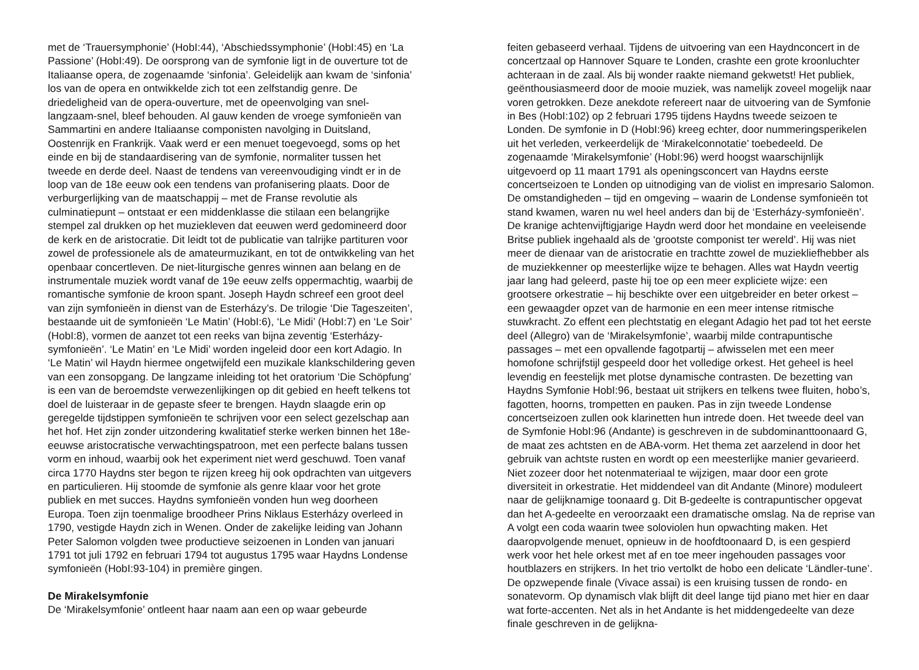met de ‘Trauersymphonie’ (HobI:44), ‘Abschiedssymphonie’ (HobI:45) en ‘La Passione’ (HobI:49). De oorsprong van de symfonie ligt in de ouverture tot de Italiaanse opera, de zogenaamde ‘sinfonia’. Geleidelijk aan kwam de ‘sinfonia’ los van de opera en ontwikkelde zich tot een zelfstandig genre. De driedeligheid van de opera-ouverture, met de opeenvolging van snel-langzaam-snel, bleef behouden. Al gauw kenden de vroege symfonieën van Sammartini en andere Italiaanse componisten navolging in Duitsland, Oostenrijk en Frankrijk. Vaak werd er een menuet toegevoegd, soms op het einde en bij de standaardisering van de symfonie, normaliter tussen het tweede en derde deel. Naast de tendens van vereenvoudiging vindt er in de loop van de 18e eeuw ook een tendens van profanisering plaats. Door de verburgerlijking van de maatschappij – met de Franse revolutie als culminatiepunt – ontstaat er een middenklasse die stilaan een belangrijke stempel zal drukken op het muziekleven dat eeuwen werd gedomineerd door de kerk en de aristocratie. Dit leidt tot de publicatie van talrijke partituren voor zowel de professionele als de amateurmuzikant, en tot de ontwikkeling van het openbaar concertleven. De niet-liturgische genres winnen aan belang en de instrumentale muziek wordt vanaf de 19e eeuw zelfs oppermachtig, waarbij de romantische symfonie de kroon spant. Joseph Haydn schreef een groot deel van zijn symfonieën in dienst van de Esterházy’s. De trilogie ‘Die Tageszeiten’, bestaande uit de symfonieën ‘Le Matin’ (HobI:6), ‘Le Midi’ (HobI:7) en ‘Le Soir’ (HobI:8), vormen de aanzet tot een reeks van bijna zeventig ‘Esterházy-symfonieën’. ‘Le Matin’ en ‘Le Midi’ worden ingeleid door een kort Adagio. In ‘Le Matin’ wil Haydn hiermee ongetwijfeld een muzikale klankschildering geven van een zonsopgang. De langzame inleiding tot het oratorium ‘Die Schöpfung’ is een van de beroemdste verwezenlijkingen op dit gebied en heeft telkens tot doel de luisteraar in de gepaste sfeer te brengen. Haydn slaagde erin op geregelde tijdstippen symfonieën te schrijven voor een select gezelschap aan het hof. Het zijn zonder uitzondering kwalitatief sterke werken binnen het 18e-eeuwse aristocratische verwachtingspatroon, met een perfecte balans tussen vorm en inhoud, waarbij ook het experiment niet werd geschuwd. Toen vanaf circa 1770 Haydns ster begon te rijzen kreeg hij ook opdrachten van uitgevers en particulieren. Hij stoomde de symfonie als genre klaar voor het grote publiek en met succes. Haydns symfonieën vonden hun weg doorheen Europa. Toen zijn toenmalige broodheer Prins Niklaus Esterházy overleed in 1790, vestigde Haydn zich in Wenen. Onder de zakelijke leiding van Johann Peter Salomon volgden twee productieve seizoenen in Londen van januari 1791 tot juli 1792 en februari 1794 tot augustus 1795 waar Haydns Londense symfonieën (HobI:93-104) in première gingen.
De Mirakelsymfonie
De ‘Mirakelsymfonie’ ontleent haar naam aan een op waar gebeurde
feiten gebaseerd verhaal. Tijdens de uitvoering van een Haydnconcert in de concertzaal op Hannover Square te Londen, crashte een grote kroonluchter achteraan in de zaal. Als bij wonder raakte niemand gekwetst! Het publiek, geënthousiasmeerd door de mooie muziek, was namelijk zoveel mogelijk naar voren getrokken. Deze anekdote refereert naar de uitvoering van de Symfonie in Bes (HobI:102) op 2 februari 1795 tijdens Haydns tweede seizoen te Londen. De symfonie in D (HobI:96) kreeg echter, door nummeringsperikelen uit het verleden, verkeerdelijk de ‘Mirakelconnotatie’ toebedeeld. De zogenaamde ‘Mirakelsymfonie’ (HobI:96) werd hoogst waarschijnlijk uitgevoerd op 11 maart 1791 als openingsconcert van Haydns eerste concertseizoen te Londen op uitnodiging van de violist en impresario Salomon. De omstandigheden – tijd en omgeving – waarin de Londense symfonieën tot stand kwamen, waren nu wel heel anders dan bij de ‘Esterházy-symfonieën’. De kranige achtenvijftigjarige Haydn werd door het mondaine en veeleisende Britse publiek ingehaald als de ‘grootste componist ter wereld’. Hij was niet meer de dienaar van de aristocratie en trachtte zowel de muziekliefhebber als de muziekkenner op meesterlijke wijze te behagen. Alles wat Haydn veertig jaar lang had geleerd, paste hij toe op een meer expliciete wijze: een grootsere orkestratie – hij beschikte over een uitgebreider en beter orkest – een gewaagder opzet van de harmonie en een meer intense ritmische stuwkracht. Zo effent een plechtstatig en elegant Adagio het pad tot het eerste deel (Allegro) van de ‘Mirakelsymfonie’, waarbij milde contrapuntische passages – met een opvallende fagotpartij – afwisselen met een meer homofone schrijfstijl gespeeld door het volledige orkest. Het geheel is heel levendig en feestelijk met plotse dynamische contrasten. De bezetting van Haydns Symfonie HobI:96, bestaat uit strijkers en telkens twee fluiten, hobo’s, fagotten, hoorns, trompetten en pauken. Pas in zijn tweede Londense concertseizoen zullen ook klarinetten hun intrede doen. Het tweede deel van de Symfonie HobI:96 (Andante) is geschreven in de subdominanttoonaard G, de maat zes achtsten en de ABA-vorm. Het thema zet aarzelend in door het gebruik van achtste rusten en wordt op een meesterlijke manier gevarieerd. Niet zozeer door het notenmateriaal te wijzigen, maar door een grote diversiteit in orkestratie. Het middendeel van dit Andante (Minore) moduleert naar de gelijknamige toonaard g. Dit B-gedeelte is contrapuntischer opgevat dan het A-gedeelte en veroorzaakt een dramatische omslag. Na de reprise van A volgt een coda waarin twee soloviolen hun opwachting maken. Het daaropvolgende menuet, opnieuw in de hoofdtoonaard D, is een gespierd werk voor het hele orkest met af en toe meer ingehouden passages voor houtblazers en strijkers. In het trio vertolkt de hobo een delicate ‘Ländler-tune’. De opzwepende finale (Vivace assai) is een kruising tussen de rondo- en sonatevorm. Op dynamisch vlak blijft dit deel lange tijd piano met hier en daar wat forte-accenten. Net als in het Andante is het middengedeelte van deze finale geschreven in de gelijkna-